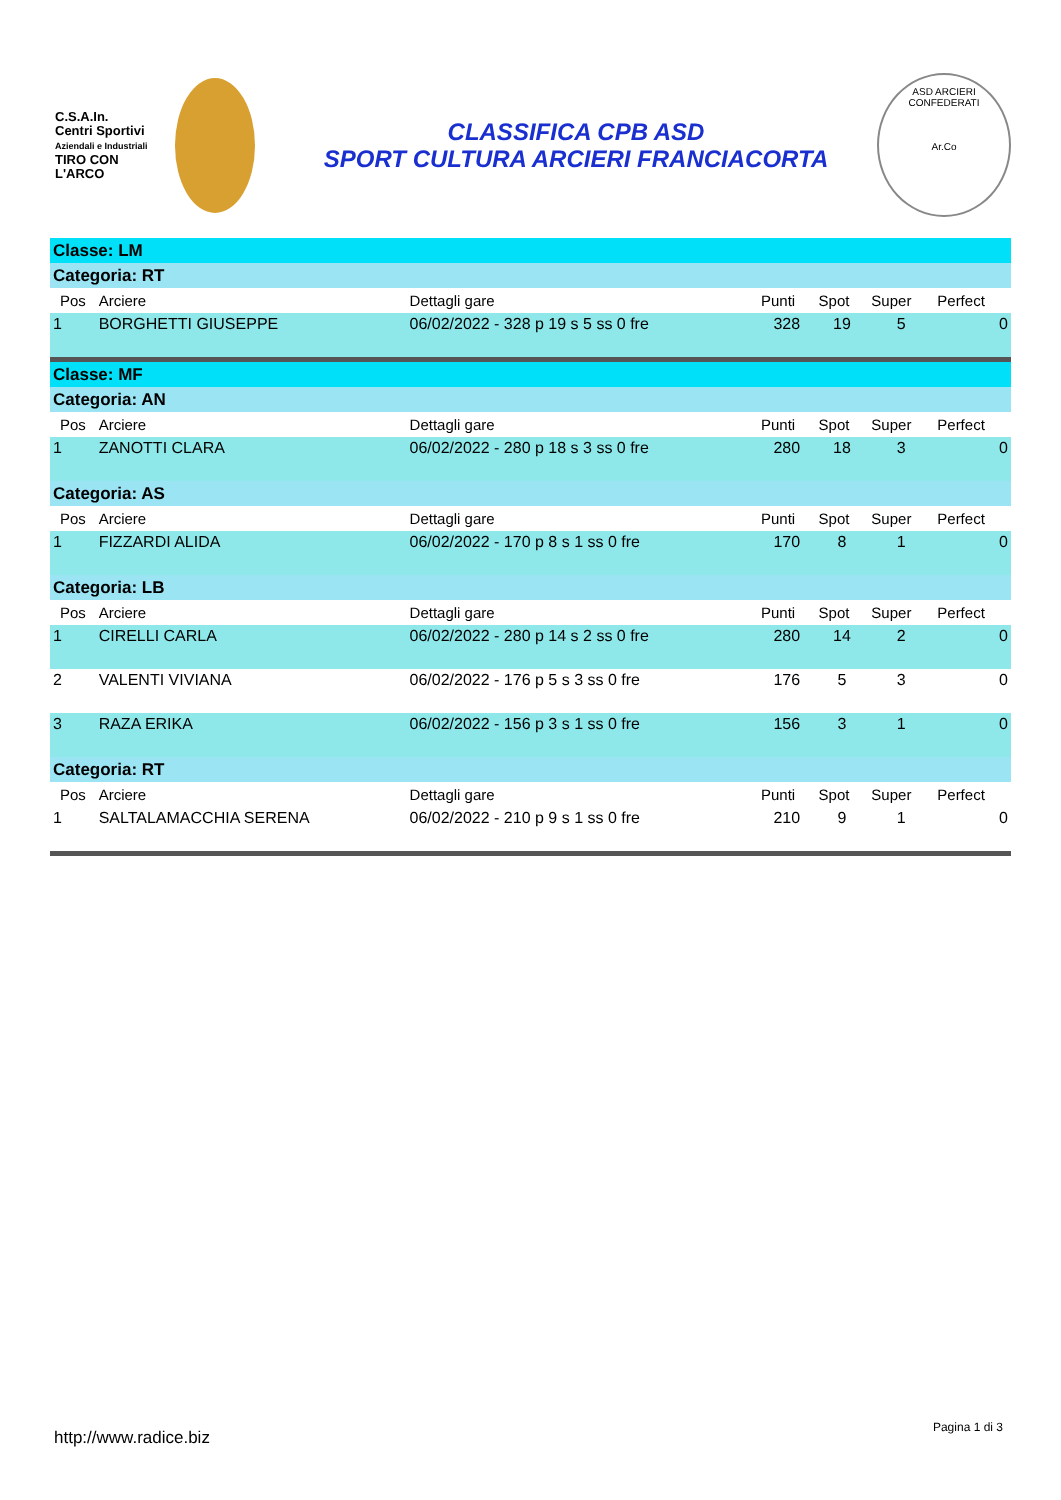C.S.A.In.
Centri Sportivi
Aziendali e Industriali
TIRO CON L'ARCO
CLASSIFICA CPB ASD
SPORT CULTURA ARCIERI FRANCIACORTA
ASD ARCIERI CONFEDERATI
Ar.Co
| Classe: LM | | | | | | |
| Categoria: RT | | | | | | |
| Pos | Arciere | Dettagli gare | Punti | Spot | Super | Perfect |
| 1 | BORGHETTI GIUSEPPE | 06/02/2022 - 328 p 19 s 5 ss 0 fre | 328 | 19 | 5 | 0 |
| Classe: MF | | | | | | |
| Categoria: AN | | | | | | |
| Pos | Arciere | Dettagli gare | Punti | Spot | Super | Perfect |
| 1 | ZANOTTI CLARA | 06/02/2022 - 280 p 18 s 3 ss 0 fre | 280 | 18 | 3 | 0 |
| Categoria: AS | | | | | | |
| Pos | Arciere | Dettagli gare | Punti | Spot | Super | Perfect |
| 1 | FIZZARDI ALIDA | 06/02/2022 - 170 p 8 s 1 ss 0 fre | 170 | 8 | 1 | 0 |
| Categoria: LB | | | | | | |
| Pos | Arciere | Dettagli gare | Punti | Spot | Super | Perfect |
| 1 | CIRELLI CARLA | 06/02/2022 - 280 p 14 s 2 ss 0 fre | 280 | 14 | 2 | 0 |
| 2 | VALENTI VIVIANA | 06/02/2022 - 176 p 5 s 3 ss 0 fre | 176 | 5 | 3 | 0 |
| 3 | RAZA ERIKA | 06/02/2022 - 156 p 3 s 1 ss 0 fre | 156 | 3 | 1 | 0 |
| Categoria: RT | | | | | | |
| Pos | Arciere | Dettagli gare | Punti | Spot | Super | Perfect |
| 1 | SALTALAMACCHIA SERENA | 06/02/2022 - 210 p 9 s 1 ss 0 fre | 210 | 9 | 1 | 0 |
http://www.radice.biz Pagina 1 di 3